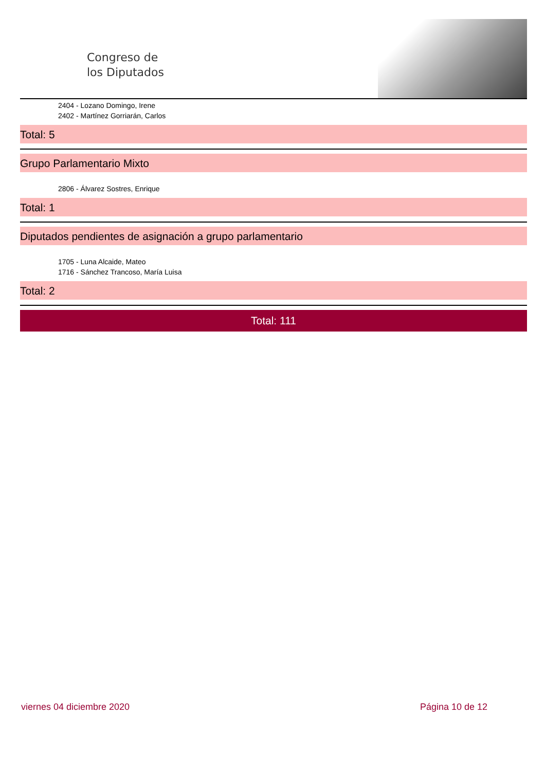Congreso de
los Diputados
2404 - Lozano Domingo, Irene
2402 - Martínez Gorriarán, Carlos
Total: 5
Grupo Parlamentario Mixto
2806 - Álvarez Sostres, Enrique
Total: 1
Diputados pendientes de asignación a grupo parlamentario
1705 - Luna Alcaide, Mateo
1716 - Sánchez Trancoso, María Luisa
Total: 2
Total: 111
viernes 04 diciembre 2020 Página 10 de 12